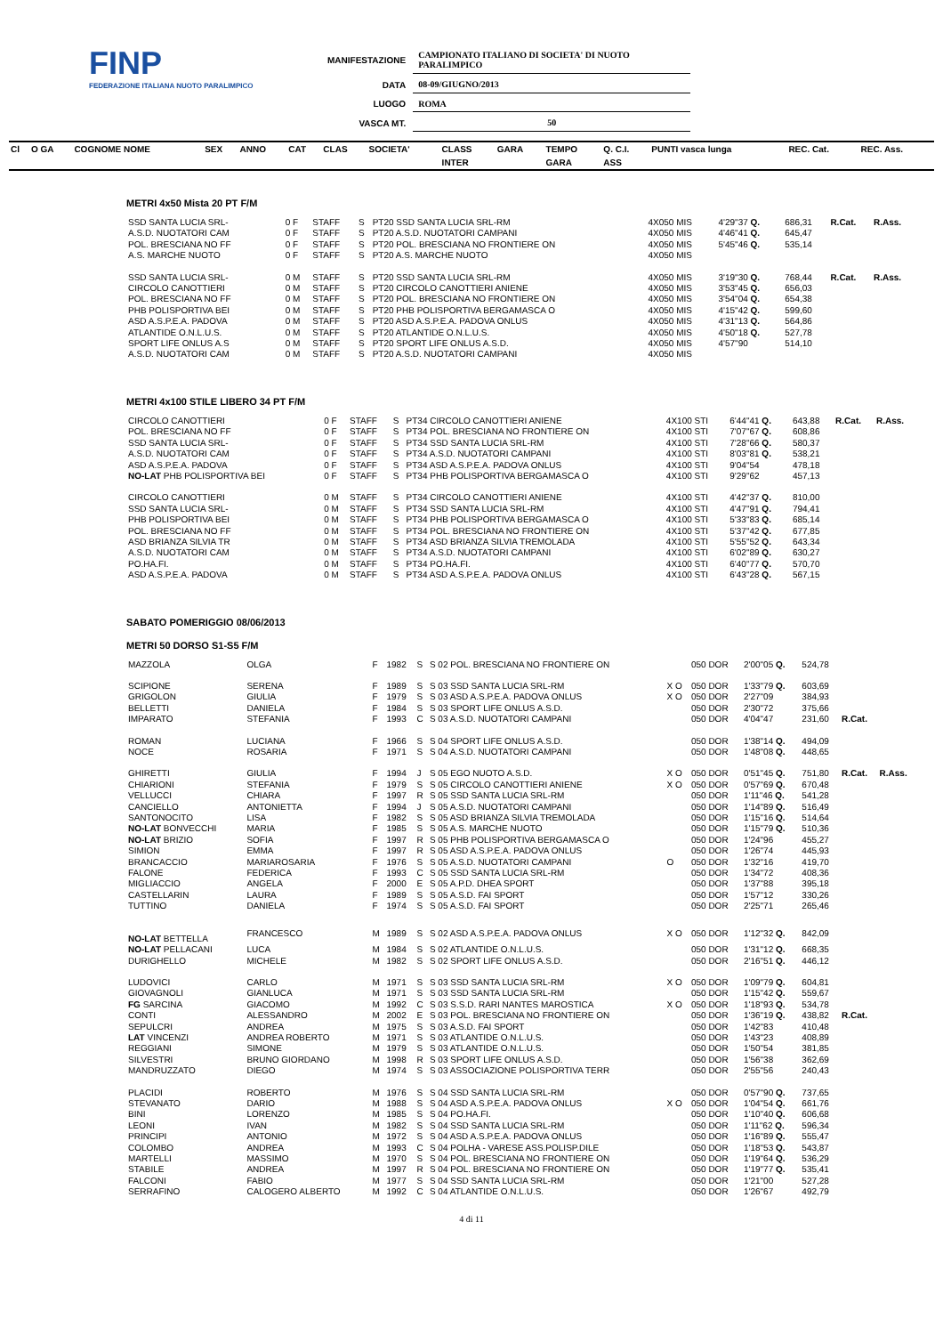FINP
FEDERAZIONE ITALIANA NUOTO PARALIMPICO
| MANIFESTAZIONE | CAMPIONATO ITALIANO DI SOCIETA' DI NUOTO PARALIMPICO |
| DATA | 08-09/GIUGNO/2013 |
| LUOGO | ROMA |
| VASCA MT. | 50 |
| Cl | O GA | COGNOME NOME | SEX | ANNO | CAT | CLAS | SOCIETA' | CLASS | GARA | TEMPO | Q. C.I. | PUNTI vasca lunga | REC. Cat. | REC. Ass. |
| --- | --- | --- | --- | --- | --- | --- | --- | --- | --- | --- | --- | --- | --- | --- |
| | | | | | | | | INTER | | GARA | ASS | | | |
METRI 4x50 Mista 20 PT F/M
| SSD SANTA LUCIA SRL- | 0 F | STAFF | S | PT20 SSD SANTA LUCIA SRL-RM | 4X050 MIS | 4'29"37 Q. | 686,31 | R.Cat. | R.Ass. |
| A.S.D. NUOTATORI CAM | 0 F | STAFF | S | PT20 A.S.D. NUOTATORI CAMPANI | 4X050 MIS | 4'46"41 Q. | 645,47 | | |
| POL. BRESCIANA NO FF | 0 F | STAFF | S | PT20 POL. BRESCIANA NO FRONTIERE ON | 4X050 MIS | 5'45"46 Q. | 535,14 | | |
| A.S. MARCHE NUOTO | 0 F | STAFF | S | PT20 A.S. MARCHE NUOTO | 4X050 MIS | | | | |
| SSD SANTA LUCIA SRL- | 0 M | STAFF | S | PT20 SSD SANTA LUCIA SRL-RM | 4X050 MIS | 3'19"30 Q. | 768,44 | R.Cat. | R.Ass. |
| CIRCOLO CANOTTIERI | 0 M | STAFF | S | PT20 CIRCOLO CANOTTIERI ANIENE | 4X050 MIS | 3'53"45 Q. | 656,03 | | |
| POL. BRESCIANA NO FF | 0 M | STAFF | S | PT20 POL. BRESCIANA NO FRONTIERE ON | 4X050 MIS | 3'54"04 Q. | 654,38 | | |
| PHB POLISPORTIVA BEI | 0 M | STAFF | S | PT20 PHB POLISPORTIVA BERGAMASCA O | 4X050 MIS | 4'15"42 Q. | 599,60 | | |
| ASD A.S.P.E.A. PADOVA | 0 M | STAFF | S | PT20 ASD A.S.P.E.A. PADOVA ONLUS | 4X050 MIS | 4'31"13 Q. | 564,86 | | |
| ATLANTIDE O.N.L.U.S. | 0 M | STAFF | S | PT20 ATLANTIDE O.N.L.U.S. | 4X050 MIS | 4'50"18 Q. | 527,78 | | |
| SPORT LIFE ONLUS A.S | 0 M | STAFF | S | PT20 SPORT LIFE ONLUS A.S.D. | 4X050 MIS | 4'57"90 | 514,10 | | |
| A.S.D. NUOTATORI CAM | 0 M | STAFF | S | PT20 A.S.D. NUOTATORI CAMPANI | 4X050 MIS | | | | |
METRI 4x100 STILE LIBERO 34 PT F/M
| CIRCOLO CANOTTIERI | 0 F | STAFF | S | PT34 CIRCOLO CANOTTIERI ANIENE | 4X100 STI | 6'44"41 Q. | 643,88 | R.Cat. | R.Ass. |
| POL. BRESCIANA NO FF | 0 F | STAFF | S | PT34 POL. BRESCIANA NO FRONTIERE ON | 4X100 STI | 7'07"67 Q. | 608,86 | | |
| SSD SANTA LUCIA SRL- | 0 F | STAFF | S | PT34 SSD SANTA LUCIA SRL-RM | 4X100 STI | 7'28"66 Q. | 580,37 | | |
| A.S.D. NUOTATORI CAM | 0 F | STAFF | S | PT34 A.S.D. NUOTATORI CAMPANI | 4X100 STI | 8'03"81 Q. | 538,21 | | |
| ASD A.S.P.E.A. PADOVA | 0 F | STAFF | S | PT34 ASD A.S.P.E.A. PADOVA ONLUS | 4X100 STI | 9'04"54 | 478,18 | | |
| NO-LAT PHB POLISPORTIVA BEI | 0 F | STAFF | S | PT34 PHB POLISPORTIVA BERGAMASCA O | 4X100 STI | 9'29"62 | 457,13 | | |
| CIRCOLO CANOTTIERI | 0 M | STAFF | S | PT34 CIRCOLO CANOTTIERI ANIENE | 4X100 STI | 4'42"37 Q. | 810,00 | | |
| SSD SANTA LUCIA SRL- | 0 M | STAFF | S | PT34 SSD SANTA LUCIA SRL-RM | 4X100 STI | 4'47"91 Q. | 794,41 | | |
| PHB POLISPORTIVA BEI | 0 M | STAFF | S | PT34 PHB POLISPORTIVA BERGAMASCA O | 4X100 STI | 5'33"83 Q. | 685,14 | | |
| POL. BRESCIANA NO FF | 0 M | STAFF | S | PT34 POL. BRESCIANA NO FRONTIERE ON | 4X100 STI | 5'37"42 Q. | 677,85 | | |
| ASD BRIANZA SILVIA TR | 0 M | STAFF | S | PT34 ASD BRIANZA SILVIA TREMOLADA | 4X100 STI | 5'55"52 Q. | 643,34 | | |
| A.S.D. NUOTATORI CAM | 0 M | STAFF | S | PT34 A.S.D. NUOTATORI CAMPANI | 4X100 STI | 6'02"89 Q. | 630,27 | | |
| PO.HA.FI. | 0 M | STAFF | S | PT34 PO.HA.FI. | 4X100 STI | 6'40"77 Q. | 570,70 | | |
| ASD A.S.P.E.A. PADOVA | 0 M | STAFF | S | PT34 ASD A.S.P.E.A. PADOVA ONLUS | 4X100 STI | 6'43"28 Q. | 567,15 | | |
SABATO POMERIGGIO 08/06/2013
METRI 50 DORSO S1-S5 F/M
| MAZZOLA | OLGA | F | 1982 | S | S 02 POL. BRESCIANA NO FRONTIERE ON | | 050 DOR | 2'00"05 Q. | 524,78 | | |
| SCIPIONE | SERENA | F | 1989 | S | S 03 SSD SANTA LUCIA SRL-RM | X O | 050 DOR | 1'33"79 Q. | 603,69 | | |
| GRIGOLON | GIULIA | F | 1979 | S | S 03 ASD A.S.P.E.A. PADOVA ONLUS | X O | 050 DOR | 2'27"09 | 384,93 | | |
| BELLETTI | DANIELA | F | 1984 | S | S 03 SPORT LIFE ONLUS A.S.D. | | 050 DOR | 2'30"72 | 375,66 | | |
| IMPARATO | STEFANIA | F | 1993 | C | S 03 A.S.D. NUOTATORI CAMPANI | | 050 DOR | 4'04"47 | 231,60 | R.Cat. | |
| ROMAN | LUCIANA | F | 1966 | S | S 04 SPORT LIFE ONLUS A.S.D. | | 050 DOR | 1'38"14 Q. | 494,09 | | |
| NOCE | ROSARIA | F | 1971 | S | S 04 A.S.D. NUOTATORI CAMPANI | | 050 DOR | 1'48"08 Q. | 448,65 | | |
| GHIRETTI | GIULIA | F | 1994 | J | S 05 EGO NUOTO A.S.D. | X O | 050 DOR | 0'51"45 Q. | 751,80 | R.Cat. | R.Ass. |
| CHIARIONI | STEFANIA | F | 1979 | S | S 05 CIRCOLO CANOTTIERI ANIENE | X O | 050 DOR | 0'57"69 Q. | 670,48 | | |
| VELLUCCI | CHIARA | F | 1997 | R | S 05 SSD SANTA LUCIA SRL-RM | | 050 DOR | 1'11"46 Q. | 541,28 | | |
| CANCIELLO | ANTONIETTA | F | 1994 | J | S 05 A.S.D. NUOTATORI CAMPANI | | 050 DOR | 1'14"89 Q. | 516,49 | | |
| SANTONOCITO | LISA | F | 1982 | S | S 05 ASD BRIANZA SILVIA TREMOLADA | | 050 DOR | 1'15"16 Q. | 514,64 | | |
| NO-LAT BONVECCHI | MARIA | F | 1985 | S | S 05 A.S. MARCHE NUOTO | | 050 DOR | 1'15"79 Q. | 510,36 | | |
| NO-LAT BRIZIO | SOFIA | F | 1997 | R | S 05 PHB POLISPORTIVA BERGAMASCA O | | 050 DOR | 1'24"96 | 455,27 | | |
| SIMION | EMMA | F | 1997 | R | S 05 ASD A.S.P.E.A. PADOVA ONLUS | | 050 DOR | 1'26"74 | 445,93 | | |
| BRANCACCIO | MARIAROSARIA | F | 1976 | S | S 05 A.S.D. NUOTATORI CAMPANI | O | 050 DOR | 1'32"16 | 419,70 | | |
| FALONE | FEDERICA | F | 1993 | C | S 05 SSD SANTA LUCIA SRL-RM | | 050 DOR | 1'34"72 | 408,36 | | |
| MIGLIACCIO | ANGELA | F | 2000 | E | S 05 A.P.D. DHEA SPORT | | 050 DOR | 1'37"88 | 395,18 | | |
| CASTELLARIN | LAURA | F | 1989 | S | S 05 A.S.D. FAI SPORT | | 050 DOR | 1'57"12 | 330,26 | | |
| TUTTINO | DANIELA | F | 1974 | S | S 05 A.S.D. FAI SPORT | | 050 DOR | 2'25"71 | 265,46 | | |
| NO-LAT BETTELLA | FRANCESCO | M | 1989 | S | S 02 ASD A.S.P.E.A. PADOVA ONLUS | X O | 050 DOR | 1'12"32 Q. | 842,09 | | |
| NO-LAT PELLACANI | LUCA | M | 1984 | S | S 02 ATLANTIDE O.N.L.U.S. | | 050 DOR | 1'31"12 Q. | 668,35 | | |
| DURIGHELLO | MICHELE | M | 1982 | S | S 02 SPORT LIFE ONLUS A.S.D. | | 050 DOR | 2'16"51 Q. | 446,12 | | |
| LUDOVICI | CARLO | M | 1971 | S | S 03 SSD SANTA LUCIA SRL-RM | X O | 050 DOR | 1'09"79 Q. | 604,81 | | |
| GIOVAGNOLI | GIANLUCA | M | 1971 | S | S 03 SSD SANTA LUCIA SRL-RM | | 050 DOR | 1'15"42 Q. | 559,67 | | |
| FG SARCINA | GIACOMO | M | 1992 | C | S 03 S.S.D. RARI NANTES MAROSTICA | X O | 050 DOR | 1'18"93 Q. | 534,78 | | |
| CONTI | ALESSANDRO | M | 2002 | E | S 03 POL. BRESCIANA NO FRONTIERE ON | | 050 DOR | 1'36"19 Q. | 438,82 | R.Cat. | |
| SEPULCRI | ANDREA | M | 1975 | S | S 03 A.S.D. FAI SPORT | | 050 DOR | 1'42"83 | 410,48 | | |
| LAT VINCENZI | ANDREA ROBERTO | M | 1971 | S | S 03 ATLANTIDE O.N.L.U.S. | | 050 DOR | 1'43"23 | 408,89 | | |
| REGGIANI | SIMONE | M | 1979 | S | S 03 ATLANTIDE O.N.L.U.S. | | 050 DOR | 1'50"54 | 381,85 | | |
| SILVESTRI | BRUNO GIORDANO | M | 1998 | R | S 03 SPORT LIFE ONLUS A.S.D. | | 050 DOR | 1'56"38 | 362,69 | | |
| MANDRUZZATO | DIEGO | M | 1974 | S | S 03 ASSOCIAZIONE POLISPORTIVA TERR | | 050 DOR | 2'55"56 | 240,43 | | |
| PLACIDI | ROBERTO | M | 1976 | S | S 04 SSD SANTA LUCIA SRL-RM | | 050 DOR | 0'57"90 Q. | 737,65 | | |
| STEVANATO | DARIO | M | 1988 | S | S 04 ASD A.S.P.E.A. PADOVA ONLUS | X O | 050 DOR | 1'04"54 Q. | 661,76 | | |
| BINI | LORENZO | M | 1985 | S | S 04 PO.HA.FI. | | 050 DOR | 1'10"40 Q. | 606,68 | | |
| LEONI | IVAN | M | 1982 | S | S 04 SSD SANTA LUCIA SRL-RM | | 050 DOR | 1'11"62 Q. | 596,34 | | |
| PRINCIPI | ANTONIO | M | 1972 | S | S 04 ASD A.S.P.E.A. PADOVA ONLUS | | 050 DOR | 1'16"89 Q. | 555,47 | | |
| COLOMBO | ANDREA | M | 1993 | C | S 04 POLHA - VARESE ASS.POLISP.DILE | | 050 DOR | 1'18"53 Q. | 543,87 | | |
| MARTELLI | MASSIMO | M | 1970 | S | S 04 POL. BRESCIANA NO FRONTIERE ON | | 050 DOR | 1'19"64 Q. | 536,29 | | |
| STABILE | ANDREA | M | 1997 | R | S 04 POL. BRESCIANA NO FRONTIERE ON | | 050 DOR | 1'19"77 Q. | 535,41 | | |
| FALCONI | FABIO | M | 1977 | S | S 04 SSD SANTA LUCIA SRL-RM | | 050 DOR | 1'21"00 | 527,28 | | |
| SERRAFINO | CALOGERO ALBERTO | M | 1992 | C | S 04 ATLANTIDE O.N.L.U.S. | | 050 DOR | 1'26"67 | 492,79 | | |
4 di 11